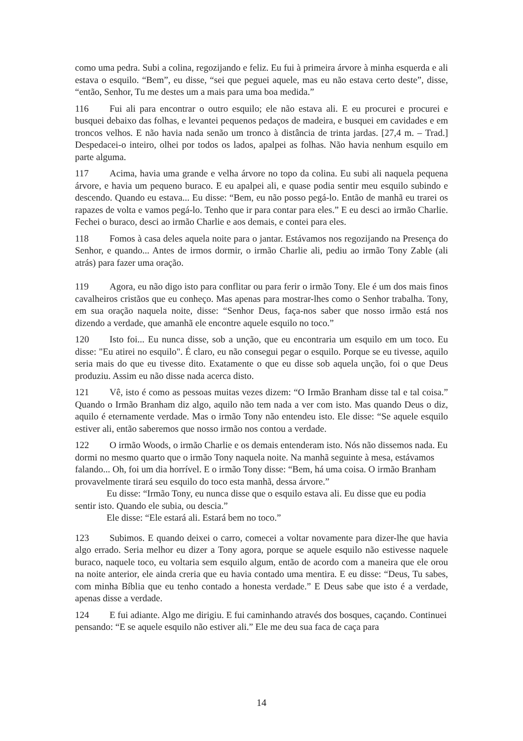como uma pedra. Subi a colina, regozijando e feliz. Eu fui à primeira árvore à minha esquerda e ali estava o esquilo. “Bem”, eu disse, “sei que peguei aquele, mas eu não estava certo deste”, disse, “então, Senhor, Tu me destes um a mais para uma boa medida.”
116 Fui ali para encontrar o outro esquilo; ele não estava ali. E eu procurei e procurei e busquei debaixo das folhas, e levantei pequenos pedaços de madeira, e busquei em cavidades e em troncos velhos. E não havia nada senão um tronco à distância de trinta jardas. [27,4 m. – Trad.] Despedacei-o inteiro, olhei por todos os lados, apalpei as folhas. Não havia nenhum esquilo em parte alguma.
117 Acima, havia uma grande e velha árvore no topo da colina. Eu subi ali naquela pequena árvore, e havia um pequeno buraco. E eu apalpei ali, e quase podia sentir meu esquilo subindo e descendo. Quando eu estava... Eu disse: “Bem, eu não posso pegá-lo. Então de manhã eu trarei os rapazes de volta e vamos pegá-lo. Tenho que ir para contar para eles.” E eu desci ao irmão Charlie. Fechei o buraco, desci ao irmão Charlie e aos demais, e contei para eles.
118 Fomos à casa deles aquela noite para o jantar. Estávamos nos regozijando na Presença do Senhor, e quando... Antes de irmos dormir, o irmão Charlie ali, pediu ao irmão Tony Zable (ali atrás) para fazer uma oração.
119 Agora, eu não digo isto para conflitar ou para ferir o irmão Tony. Ele é um dos mais finos cavalheiros cristãos que eu conheço. Mas apenas para mostrar-lhes como o Senhor trabalha. Tony, em sua oração naquela noite, disse: “Senhor Deus, faça-nos saber que nosso irmão está nos dizendo a verdade, que amanhã ele encontre aquele esquilo no toco.”
120 Isto foi... Eu nunca disse, sob a unção, que eu encontraria um esquilo em um toco. Eu disse: "Eu atirei no esquilo". É claro, eu não consegui pegar o esquilo. Porque se eu tivesse, aquilo seria mais do que eu tivesse dito. Exatamente o que eu disse sob aquela unção, foi o que Deus produziu. Assim eu não disse nada acerca disto.
121 Vê, isto é como as pessoas muitas vezes dizem: “O Irmão Branham disse tal e tal coisa.” Quando o Irmão Branham diz algo, aquilo não tem nada a ver com isto. Mas quando Deus o diz, aquilo é eternamente verdade. Mas o irmão Tony não entendeu isto. Ele disse: “Se aquele esquilo estiver ali, então saberemos que nosso irmão nos contou a verdade.
122 O irmão Woods, o irmão Charlie e os demais entenderam isto. Nós não dissemos nada. Eu dormi no mesmo quarto que o irmão Tony naquela noite. Na manhã seguinte à mesa, estávamos falando... Oh, foi um dia horrível. E o irmão Tony disse: “Bem, há uma coisa. O irmão Branham provavelmente tirará seu esquilo do toco esta manhã, dessa árvore.”
Eu disse: “Irmão Tony, eu nunca disse que o esquilo estava ali. Eu disse que eu podia sentir isto. Quando ele subia, ou descia.”
Ele disse: “Ele estará ali. Estará bem no toco.”
123 Subimos. E quando deixei o carro, comecei a voltar novamente para dizer-lhe que havia algo errado. Seria melhor eu dizer a Tony agora, porque se aquele esquilo não estivesse naquele buraco, naquele toco, eu voltaria sem esquilo algum, então de acordo com a maneira que ele orou na noite anterior, ele ainda creria que eu havia contado uma mentira. E eu disse: “Deus, Tu sabes, com minha Bíblia que eu tenho contado a honesta verdade.” E Deus sabe que isto é a verdade, apenas disse a verdade.
124 E fui adiante. Algo me dirigiu. E fui caminhando através dos bosques, caçando. Continuei pensando: “E se aquele esquilo não estiver ali.” Ele me deu sua faca de caça para
14